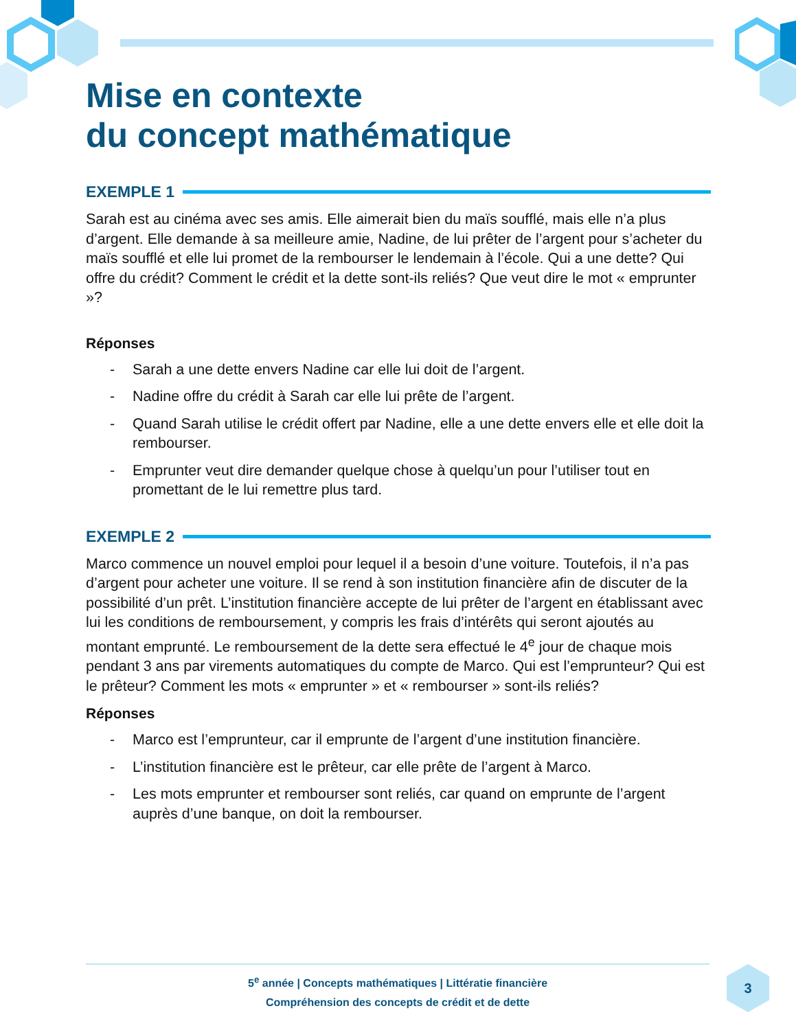Mise en contexte
du concept mathématique
EXEMPLE 1
Sarah est au cinéma avec ses amis. Elle aimerait bien du maïs soufflé, mais elle n’a plus d’argent. Elle demande à sa meilleure amie, Nadine, de lui prêter de l’argent pour s’acheter du maïs soufflé et elle lui promet de la rembourser le lendemain à l’école. Qui a une dette? Qui offre du crédit? Comment le crédit et la dette sont-ils reliés? Que veut dire le mot « emprunter »?
Réponses
- Sarah a une dette envers Nadine car elle lui doit de l’argent.
- Nadine offre du crédit à Sarah car elle lui prête de l’argent.
- Quand Sarah utilise le crédit offert par Nadine, elle a une dette envers elle et elle doit la rembourser.
- Emprunter veut dire demander quelque chose à quelqu’un pour l’utiliser tout en promettant de le lui remettre plus tard.
EXEMPLE 2
Marco commence un nouvel emploi pour lequel il a besoin d’une voiture. Toutefois, il n’a pas d’argent pour acheter une voiture. Il se rend à son institution financière afin de discuter de la possibilité d’un prêt. L’institution financière accepte de lui prêter de l’argent en établissant avec lui les conditions de remboursement, y compris les frais d’intérêts qui seront ajoutés au montant emprunté. Le remboursement de la dette sera effectué le 4<sup>e</sup> jour de chaque mois pendant 3 ans par virements automatiques du compte de Marco. Qui est l’emprunteur? Qui est le prêteur? Comment les mots « emprunter » et « rembourser » sont-ils reliés?
Réponses
- Marco est l’emprunteur, car il emprunte de l’argent d’une institution financière.
- L’institution financière est le prêteur, car elle prête de l’argent à Marco.
- Les mots emprunter et rembourser sont reliés, car quand on emprunte de l’argent auprès d’une banque, on doit la rembourser.
5<sup>e</sup> année | Concepts mathématiques | Littératie financière
Compréhension des concepts de crédit et de dette
3